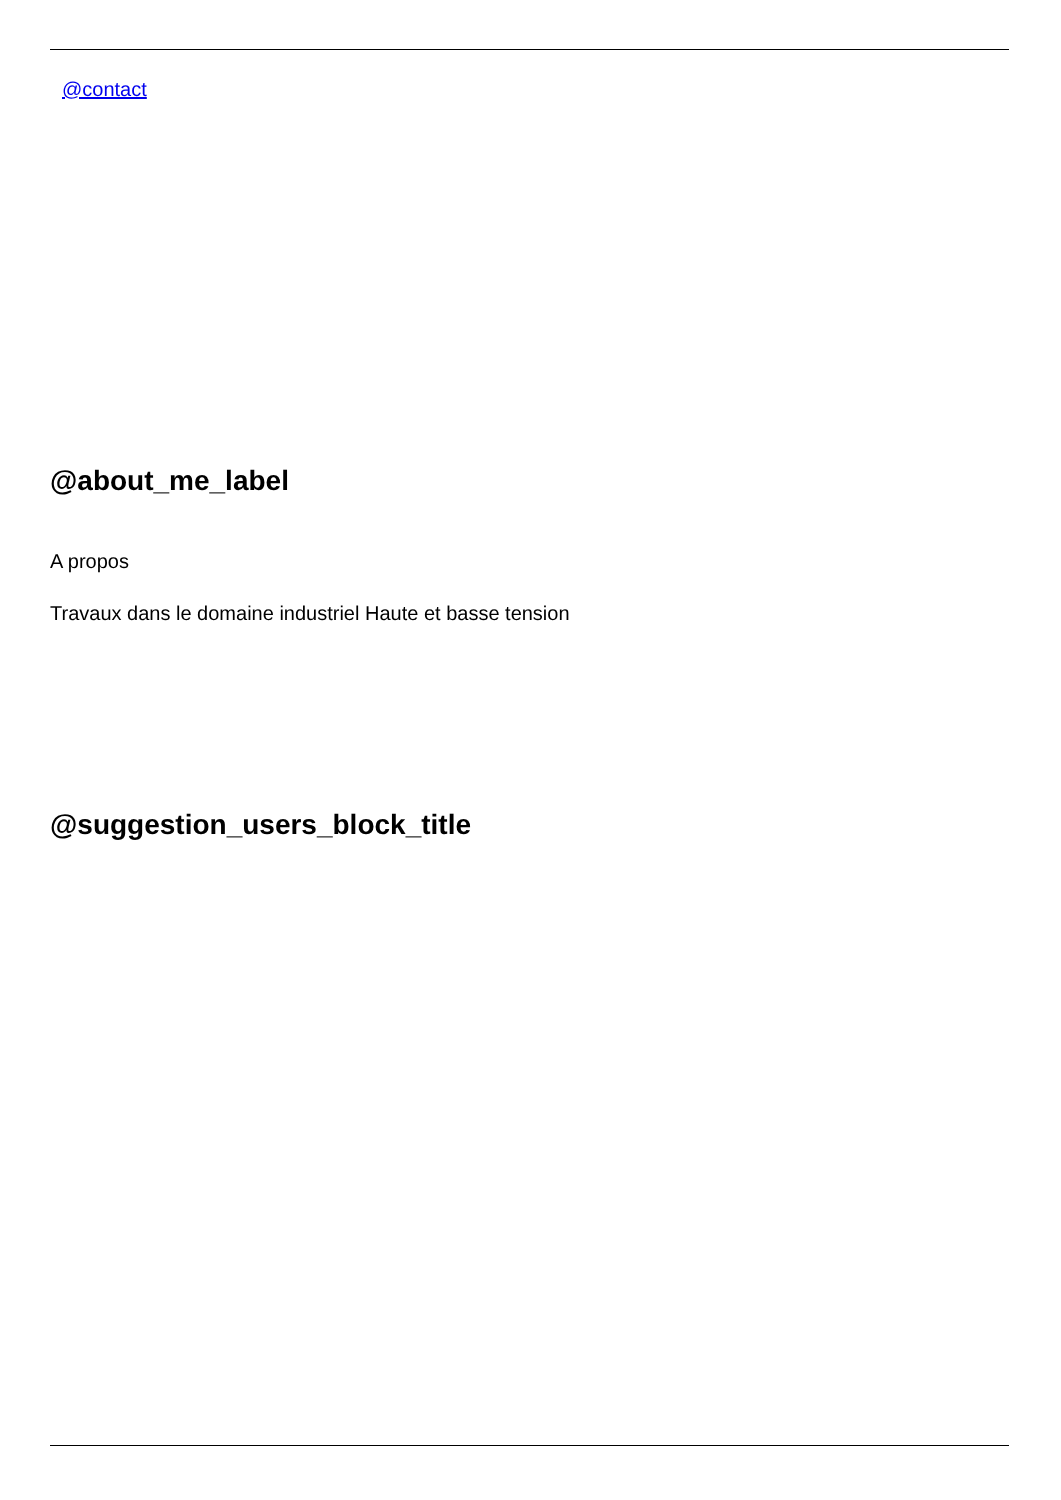@contact
@about_me_label
A propos
Travaux dans le domaine industriel Haute et basse tension
@suggestion_users_block_title